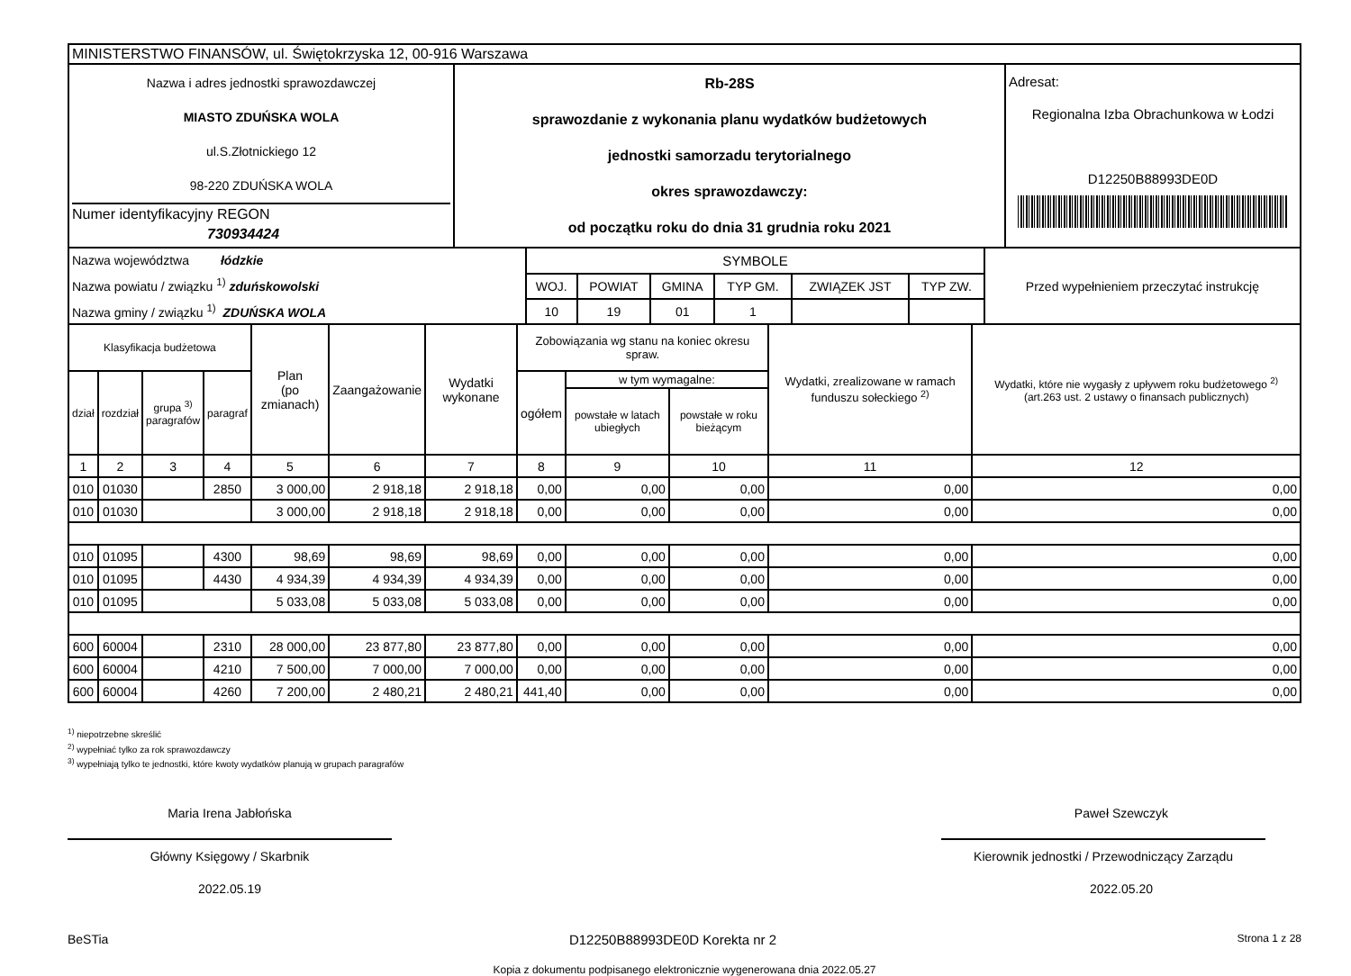| MINISTERSTWO FINANSÓW, ul. Świętokrzyska 12, 00-916 Warszawa | | |
| Nazwa i adres jednostki sprawozdawczej MIASTO ZDUŃSKA WOLA ul.S.Złotnickiego 12 98-220 ZDUŃSKA WOLA Numer identyfikacyjny REGON 730934424 | Rb-28S sprawozdanie z wykonania planu wydatków budżetowych jednostki samorzadu terytorialnego okres sprawozdawczy: od początku roku do dnia 31 grudnia roku 2021 | Adresat: Regionalna Izba Obrachunkowa w Łodzi D12250B88993DE0D |
| Nazwa województwa łódzkie Nazwa powiatu / związku <sup>1)</sup> zduńskowolski Nazwa gminy / związku <sup>1)</sup> ZDUŃSKA WOLA | SYMBOLE | | | | | | Przed wypełnieniem przeczytać instrukcję |
| | WOJ. | POWIAT | GMINA | TYP GM. | ZWIĄZEK JST | TYP ZW. | |
| | 10 | 19 | 01 | 1 | | | |
| Klasyfikacja budżetowa | | | | Plan (po zmianach) | Zaangażowanie | Wydatki wykonane | Zobowiązania wg stanu na koniec okresu spraw. | | | Wydatki, zrealizowane w ramach funduszu sołeckiego <sup>2)</sup> | Wydatki, które nie wygasły z upływem roku budżetowego <sup>2)</sup> (art.263 ust. 2 ustawy o finansach publicznych) |
| --- | --- | --- | --- | --- | --- | --- | --- | --- | --- | --- | --- |
| dział | rozdział | grupa <sup>3)</sup> paragrafów | paragraf | | | | ogółem | w tym wymagalne: | | | |
| | | | | | | | | powstałe w latach ubiegłych | powstałe w roku bieżącym | | |
| 1 | 2 | 3 | 4 | 5 | 6 | 7 | 8 | 9 | 10 | 11 | 12 |
| 010 | 01030 | | 2850 | 3 000,00 | 2 918,18 | 2 918,18 | 0,00 | 0,00 | 0,00 | 0,00 | 0,00 |
| 010 | 01030 | | | 3 000,00 | 2 918,18 | 2 918,18 | 0,00 | 0,00 | 0,00 | 0,00 | 0,00 |
| 010 | 01095 | | 4300 | 98,69 | 98,69 | 98,69 | 0,00 | 0,00 | 0,00 | 0,00 | 0,00 |
| 010 | 01095 | | 4430 | 4 934,39 | 4 934,39 | 4 934,39 | 0,00 | 0,00 | 0,00 | 0,00 | 0,00 |
| 010 | 01095 | | | 5 033,08 | 5 033,08 | 5 033,08 | 0,00 | 0,00 | 0,00 | 0,00 | 0,00 |
| 600 | 60004 | | 2310 | 28 000,00 | 23 877,80 | 23 877,80 | 0,00 | 0,00 | 0,00 | 0,00 | 0,00 |
| 600 | 60004 | | 4210 | 7 500,00 | 7 000,00 | 7 000,00 | 0,00 | 0,00 | 0,00 | 0,00 | 0,00 |
| 600 | 60004 | | 4260 | 7 200,00 | 2 480,21 | 2 480,21 | 441,40 | 0,00 | 0,00 | 0,00 | 0,00 |
<sup>1)</sup> niepotrzebne skreślić
<sup>2)</sup> wypełniać tylko za rok sprawozdawczy
<sup>3)</sup> wypełniają tylko te jednostki, które kwoty wydatków planują w grupach paragrafów
Maria Irena Jabłońska
Główny Księgowy / Skarbnik
2022.05.19
Paweł Szewczyk
Kierownik jednostki / Przewodniczący Zarządu
2022.05.20
BeSTia D12250B88993DE0D Korekta nr 2 Strona 1 z 28
Kopia z dokumentu podpisanego elektronicznie wygenerowana dnia 2022.05.27